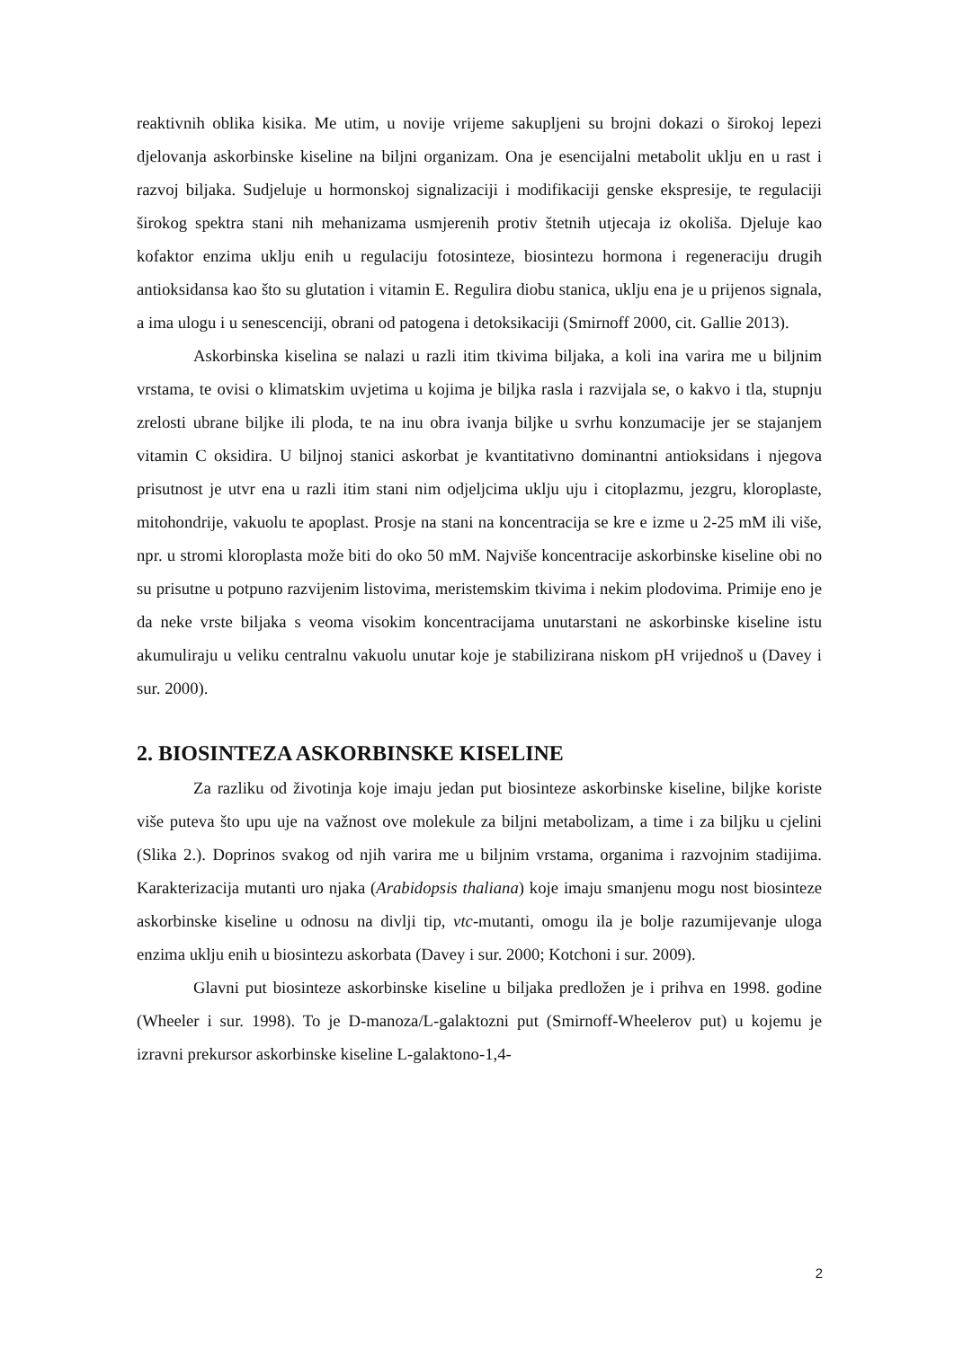reaktivnih oblika kisika. Me utim, u novije vrijeme sakupljeni su brojni dokazi o širokoj lepezi djelovanja askorbinske kiseline na biljni organizam. Ona je esencijalni metabolit uklju en u rast i razvoj biljaka. Sudjeluje u hormonskoj signalizaciji i modifikaciji genske ekspresije, te regulaciji širokog spektra stani nih mehanizama usmjerenih protiv štetnih utjecaja iz okoliša. Djeluje kao kofaktor enzima uklju enih u regulaciju fotosinteze, biosintezu hormona i regeneraciju drugih antioksidansa kao što su glutation i vitamin E. Regulira diobu stanica, uklju ena je u prijenos signala, a ima ulogu i u senescenciji, obrani od patogena i detoksikaciji (Smirnoff 2000, cit. Gallie 2013).
Askorbinska kiselina se nalazi u razli itim tkivima biljaka, a koli ina varira me u biljnim vrstama, te ovisi o klimatskim uvjetima u kojima je biljka rasla i razvijala se, o kakvo i tla, stupnju zrelosti ubrane biljke ili ploda, te na inu obra ivanja biljke u svrhu konzumacije jer se stajanjem vitamin C oksidira. U biljnoj stanici askorbat je kvantitativno dominantni antioksidans i njegova prisutnost je utvr ena u razli itim stani nim odjeljcima uklju uju i citoplazmu, jezgru, kloroplaste, mitohondrije, vakuolu te apoplast. Prosje na stani na koncentracija se kre e izme u 2-25 mM ili više, npr. u stromi kloroplasta može biti do oko 50 mM. Najviše koncentracije askorbinske kiseline obi no su prisutne u potpuno razvijenim listovima, meristemskim tkivima i nekim plodovima. Primije eno je da neke vrste biljaka s veoma visokim koncentracijama unutarstani ne askorbinske kiseline istu akumuliraju u veliku centralnu vakuolu unutar koje je stabilizirana niskom pH vrijednoš u (Davey i sur. 2000).
2. BIOSINTEZA ASKORBINSKE KISELINE
Za razliku od životinja koje imaju jedan put biosinteze askorbinske kiseline, biljke koriste više puteva što upu uje na važnost ove molekule za biljni metabolizam, a time i za biljku u cjelini (Slika 2.). Doprinos svakog od njih varira me u biljnim vrstama, organima i razvojnim stadijima. Karakterizacija mutanti uro njaka (Arabidopsis thaliana) koje imaju smanjenu mogu nost biosinteze askorbinske kiseline u odnosu na divlji tip, vtc-mutanti, omogu ila je bolje razumijevanje uloga enzima uklju enih u biosintezu askorbata (Davey i sur. 2000; Kotchoni i sur. 2009).
Glavni put biosinteze askorbinske kiseline u biljaka predložen je i prihva en 1998. godine (Wheeler i sur. 1998). To je D-manoza/L-galaktozni put (Smirnoff-Wheelerov put) u kojemu je izravni prekursor askorbinske kiseline L-galaktono-1,4-
2